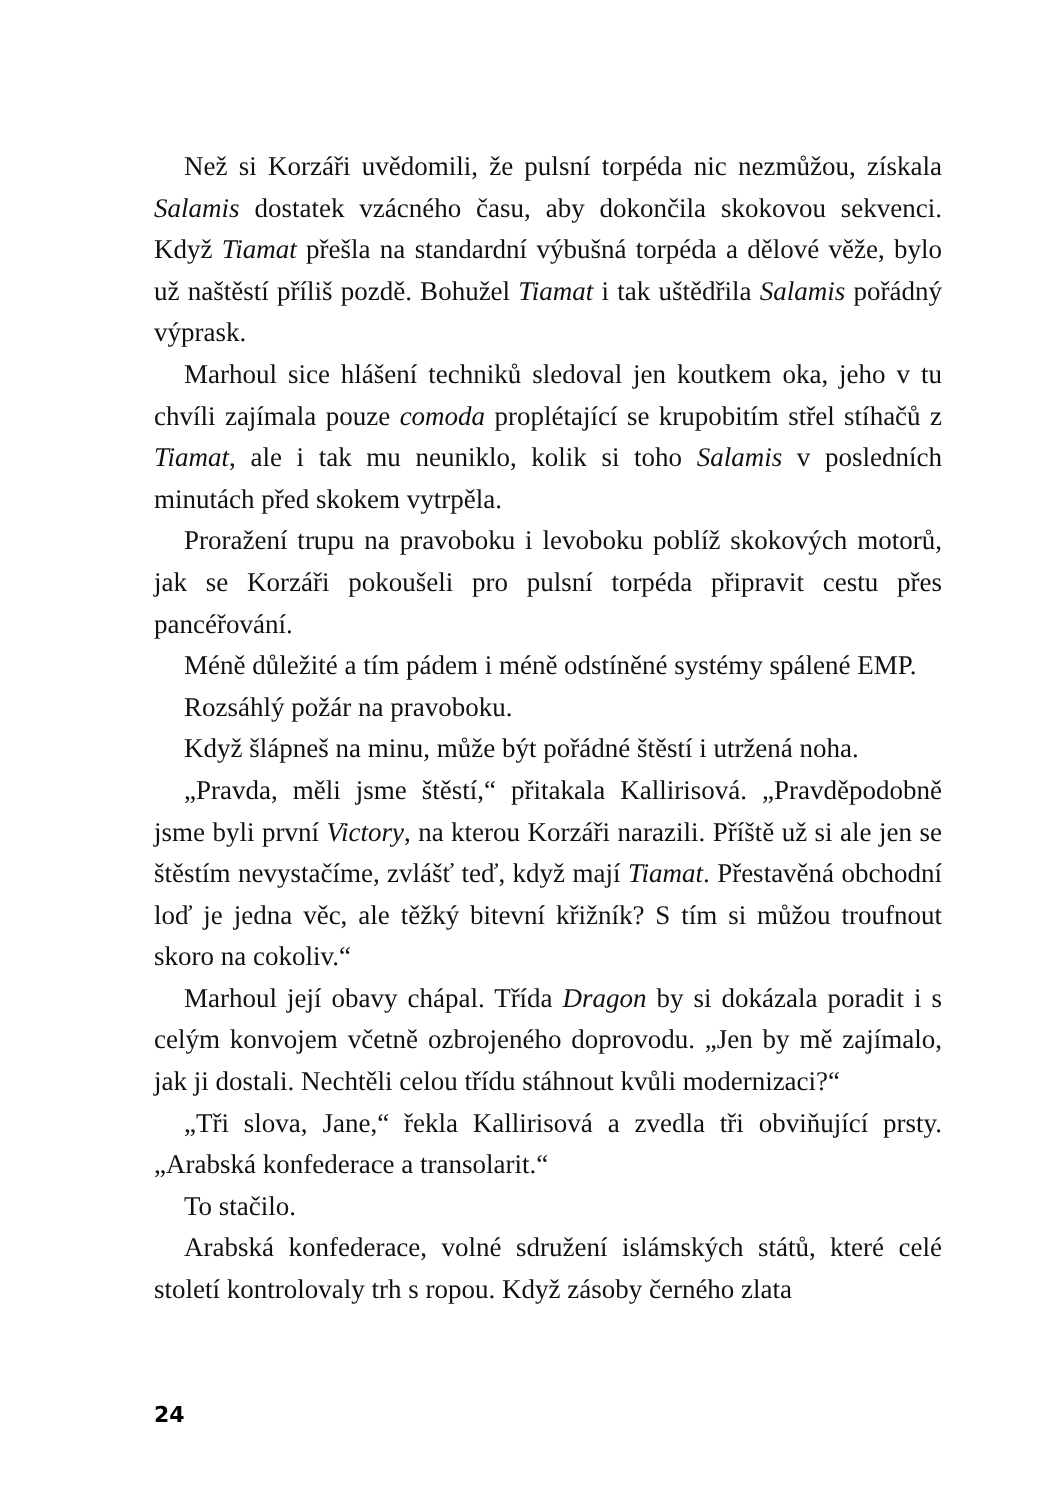Než si Korzáři uvědomili, že pulsní torpéda nic nezmůžou, získala Salamis dostatek vzácného času, aby dokončila skokovou sekvenci. Když Tiamat přešla na standardní výbušná torpéda a dělové věže, bylo už naštěstí příliš pozdě. Bohužel Tiamat i tak uštědřila Salamis pořádný výprask.
Marhoul sice hlášení techniků sledoval jen koutkem oka, jeho v tu chvíli zajímala pouze comoda proplétající se krupobitím střel stíhačů z Tiamat, ale i tak mu neuniklo, kolik si toho Salamis v posledních minutách před skokem vytrpěla.
Proražení trupu na pravoboku i levoboku poblíž skokových motorů, jak se Korzáři pokoušeli pro pulsní torpéda připravit cestu přes pancéřování.
Méně důležité a tím pádem i méně odstíněné systémy spálené EMP.
Rozsáhlý požár na pravoboku.
Když šlápneš na minu, může být pořádné štěstí i utržená noha.
„Pravda, měli jsme štěstí,“ přitakala Kallirisová. „Pravděpodobně jsme byli první Victory, na kterou Korzáři narazili. Příště už si ale jen se štěstím nevystačíme, zvlášť teď, když mají Tiamat. Přestavěná obchodní loď je jedna věc, ale těžký bitevní křižník? S tím si můžou troufnout skoro na cokoliv.“
Marhoul její obavy chápal. Třída Dragon by si dokázala poradit i s celým konvojem včetně ozbrojeného doprovodu. „Jen by mě zajímalo, jak ji dostali. Nechtěli celou třídu stáhnout kvůli modernizaci?“
„Tři slova, Jane,“ řekla Kallirisová a zvedla tři obviňující prsty. „Arabská konfederace a transolarit.“
To stačilo.
Arabská konfederace, volné sdružení islámských států, které celé století kontrolovaly trh s ropou. Když zásoby černého zlata
24